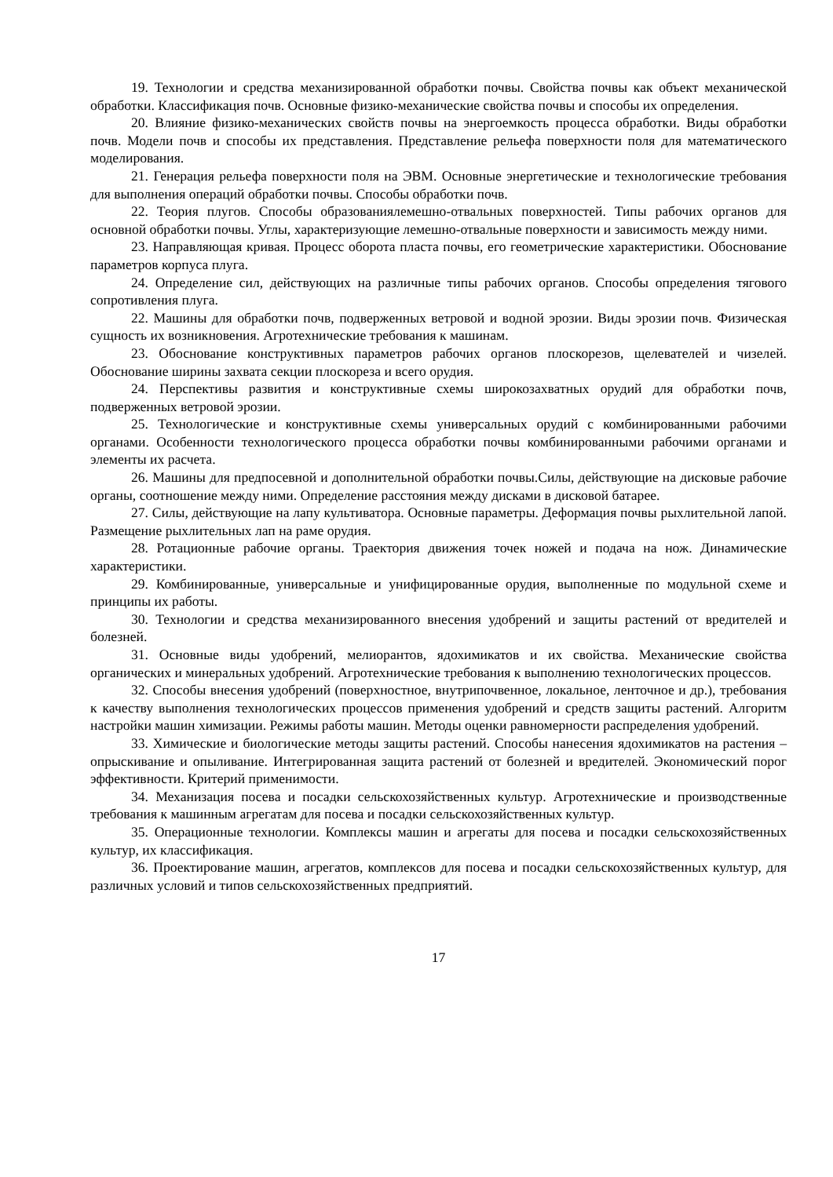19. Технологии и средства механизированной обработки почвы. Свойства почвы как объект механической обработки. Классификация почв. Основные физико-механические свойства почвы и способы их определения.
20. Влияние физико-механических свойств почвы на энергоемкость процесса обработки. Виды обработки почв. Модели почв и способы их представления. Представление рельефа поверхности поля для математического моделирования.
21. Генерация рельефа поверхности поля на ЭВМ. Основные энергетические и технологические требования для выполнения операций обработки почвы. Способы обработки почв.
22. Теория плугов. Способы образованиялемешно-отвальных поверхностей. Типы рабочих органов для основной обработки почвы. Углы, характеризующие лемешно-отвальные поверхности и зависимость между ними.
23. Направляющая кривая. Процесс оборота пласта почвы, его геометрические характеристики. Обоснование параметров корпуса плуга.
24. Определение сил, действующих на различные типы рабочих органов. Способы определения тягового сопротивления плуга.
22. Машины для обработки почв, подверженных ветровой и водной эрозии. Виды эрозии почв. Физическая сущность их возникновения. Агротехнические требования к машинам.
23. Обоснование конструктивных параметров рабочих органов плоскорезов, щелевателей и чизелей. Обоснование ширины захвата секции плоскореза и всего орудия.
24. Перспективы развития и конструктивные схемы широкозахватных орудий для обработки почв, подверженных ветровой эрозии.
25. Технологические и конструктивные схемы универсальных орудий с комбинированными рабочими органами. Особенности технологического процесса обработки почвы комбинированными рабочими органами и элементы их расчета.
26. Машины для предпосевной и дополнительной обработки почвы.Силы, действующие на дисковые рабочие органы, соотношение между ними. Определение расстояния между дисками в дисковой батарее.
27. Силы, действующие на лапу культиватора. Основные параметры. Деформация почвы рыхлительной лапой. Размещение рыхлительных лап на раме орудия.
28. Ротационные рабочие органы. Траектория движения точек ножей и подача на нож. Динамические характеристики.
29. Комбинированные, универсальные и унифицированные орудия, выполненные по модульной схеме и принципы их работы.
30. Технологии и средства механизированного внесения удобрений и защиты растений от вредителей и болезней.
31. Основные виды удобрений, мелиорантов, ядохимикатов и их свойства. Механические свойства органических и минеральных удобрений. Агротехнические требования к выполнению технологических процессов.
32. Способы внесения удобрений (поверхностное, внутрипочвенное, локальное, ленточное и др.), требования к качеству выполнения технологических процессов применения удобрений и средств защиты растений. Алгоритм настройки машин химизации. Режимы работы машин. Методы оценки равномерности распределения удобрений.
33. Химические и биологические методы защиты растений. Способы нанесения ядохимикатов на растения – опрыскивание и опыливание. Интегрированная защита растений от болезней и вредителей. Экономический порог эффективности. Критерий применимости.
34. Механизация посева и посадки сельскохозяйственных культур. Агротехнические и производственные требования к машинным агрегатам для посева и посадки сельскохозяйственных культур.
35. Операционные технологии. Комплексы машин и агрегаты для посева и посадки сельскохозяйственных культур, их классификация.
36. Проектирование машин, агрегатов, комплексов для посева и посадки сельскохозяйственных культур, для различных условий и типов сельскохозяйственных предприятий.
17